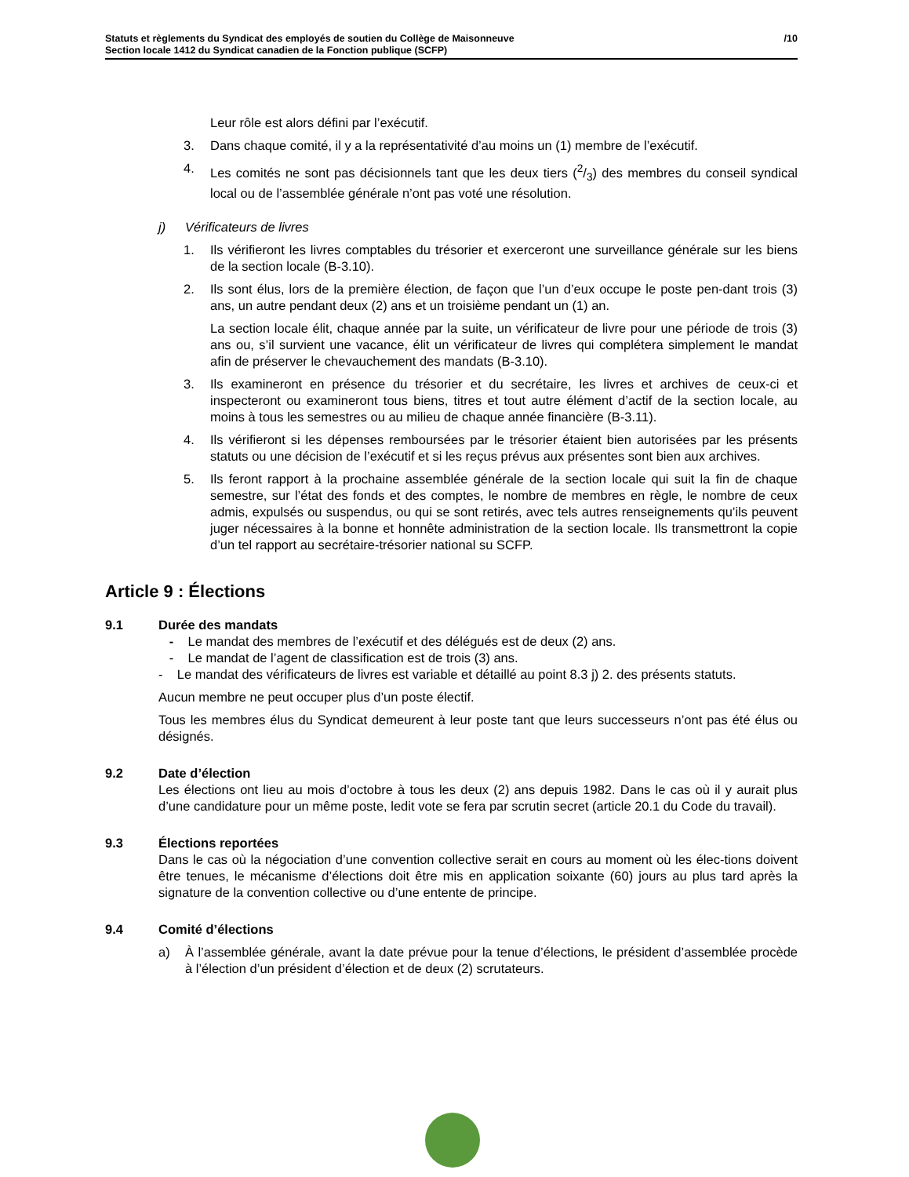Statuts et règlements du Syndicat des employés de soutien du Collège de Maisonneuve
Section locale 1412 du Syndicat canadien de la Fonction publique (SCFP)
/10
Leur rôle est alors défini par l’exécutif.
3. Dans chaque comité, il y a la représentativité d’au moins un (1) membre de l’exécutif.
4. Les comités ne sont pas décisionnels tant que les deux tiers (2/3) des membres du conseil syndical local ou de l’assemblée générale n’ont pas voté une résolution.
j) Vérificateurs de livres
1. Ils vérifieront les livres comptables du trésorier et exerceront une surveillance générale sur les biens de la section locale (B-3.10).
2. Ils sont élus, lors de la première élection, de façon que l’un d’eux occupe le poste pen-dant trois (3) ans, un autre pendant deux (2) ans et un troisième pendant un (1) an.
La section locale élit, chaque année par la suite, un vérificateur de livre pour une période de trois (3) ans ou, s’il survient une vacance, élit un vérificateur de livres qui complétera simplement le mandat afin de préserver le chevauchement des mandats (B-3.10).
3. Ils examineront en présence du trésorier et du secrétaire, les livres et archives de ceux-ci et inspecteront ou examineront tous biens, titres et tout autre élément d’actif de la section locale, au moins à tous les semestres ou au milieu de chaque année financière (B-3.11).
4. Ils vérifieront si les dépenses remboursées par le trésorier étaient bien autorisées par les présents statuts ou une décision de l’exécutif et si les reçus prévus aux présentes sont bien aux archives.
5. Ils feront rapport à la prochaine assemblée générale de la section locale qui suit la fin de chaque semestre, sur l’état des fonds et des comptes, le nombre de membres en règle, le nombre de ceux admis, expulsés ou suspendus, ou qui se sont retirés, avec tels autres renseignements qu’ils peuvent juger nécessaires à la bonne et honnête administration de la section locale. Ils transmettront la copie d’un tel rapport au secrétaire-trésorier national su SCFP.
Article 9 : Élections
9.1 Durée des mandats
- Le mandat des membres de l’exécutif et des délégués est de deux (2) ans.
- Le mandat de l’agent de classification est de trois (3) ans.
- Le mandat des vérificateurs de livres est variable et détaillé au point 8.3 j) 2. des présents statuts.
Aucun membre ne peut occuper plus d’un poste électif.
Tous les membres élus du Syndicat demeurent à leur poste tant que leurs successeurs n’ont pas été élus ou désignés.
9.2 Date d’élection
Les élections ont lieu au mois d’octobre à tous les deux (2) ans depuis 1982. Dans le cas où il y aurait plus d’une candidature pour un même poste, ledit vote se fera par scrutin secret (article 20.1 du Code du travail).
9.3 Élections reportées
Dans le cas où la négociation d’une convention collective serait en cours au moment où les élec-tions doivent être tenues, le mécanisme d’élections doit être mis en application soixante (60) jours au plus tard après la signature de la convention collective ou d’une entente de principe.
9.4 Comité d’élections
a) À l’assemblée générale, avant la date prévue pour la tenue d’élections, le président d’assemblée procède à l’élection d’un président d’élection et de deux (2) scrutateurs.